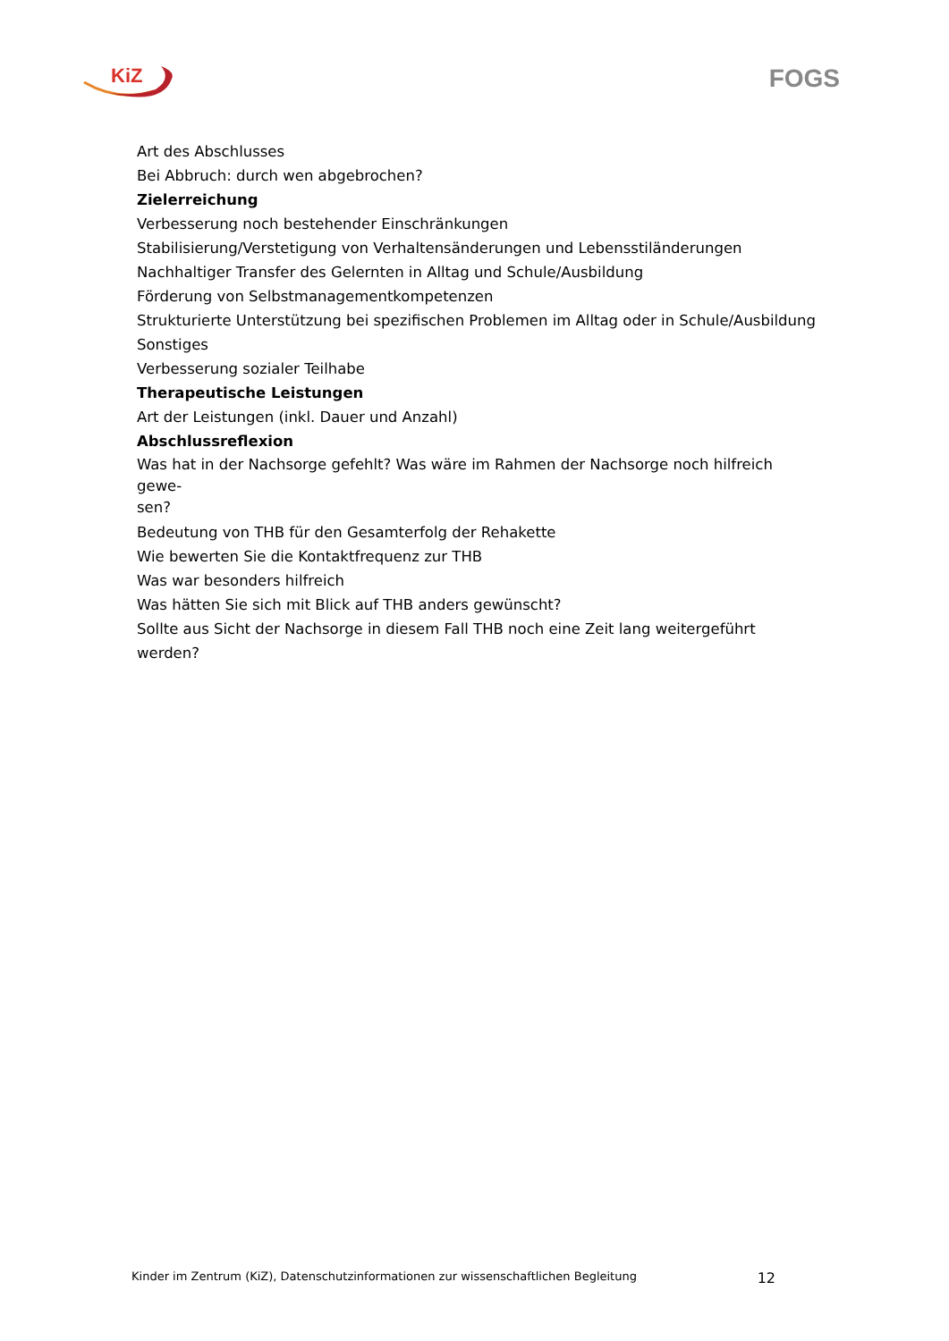KiZ
FOGS
Art des Abschlusses
Bei Abbruch: durch wen abgebrochen?
Zielerreichung
Verbesserung noch bestehender Einschränkungen
Stabilisierung/Verstetigung von Verhaltensänderungen und Lebensstiländerungen
Nachhaltiger Transfer des Gelernten in Alltag und Schule/Ausbildung
Förderung von Selbstmanagementkompetenzen
Strukturierte Unterstützung bei spezifischen Problemen im Alltag oder in Schule/Ausbildung
Sonstiges
Verbesserung sozialer Teilhabe
Therapeutische Leistungen
Art der Leistungen (inkl. Dauer und Anzahl)
Abschlussreflexion
Was hat in der Nachsorge gefehlt? Was wäre im Rahmen der Nachsorge noch hilfreich gewe-
sen?
Bedeutung von THB für den Gesamterfolg der Rehakette
Wie bewerten Sie die Kontaktfrequenz zur THB
Was war besonders hilfreich
Was hätten Sie sich mit Blick auf THB anders gewünscht?
Sollte aus Sicht der Nachsorge in diesem Fall THB noch eine Zeit lang weitergeführt werden?
Kinder im Zentrum (KiZ), Datenschutzinformationen zur wissenschaftlichen Begleitung 12